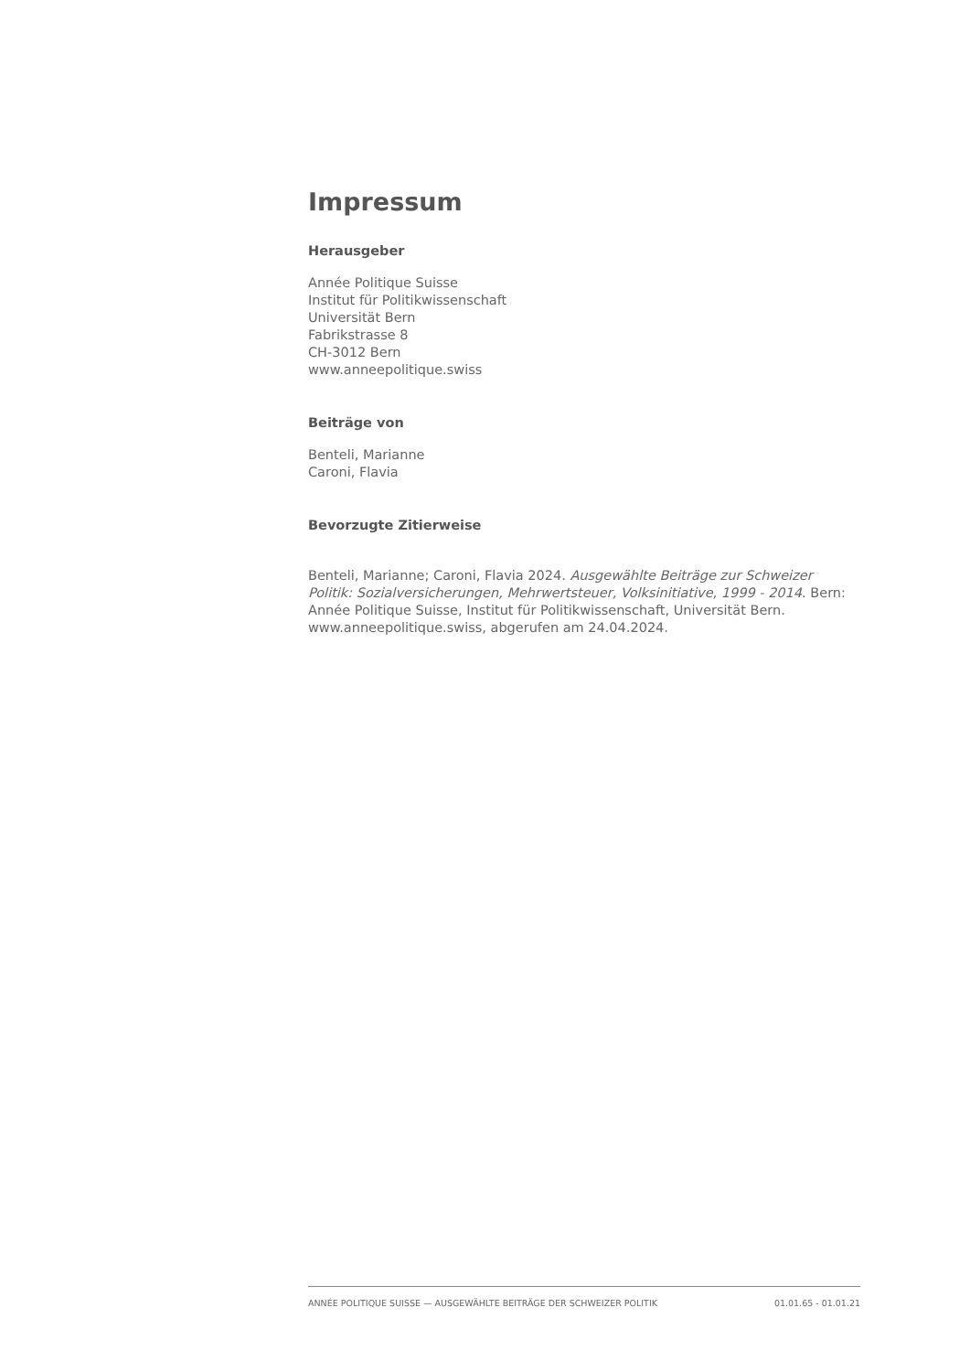Impressum
Herausgeber
Année Politique Suisse
Institut für Politikwissenschaft
Universität Bern
Fabrikstrasse 8
CH-3012 Bern
www.anneepolitique.swiss
Beiträge von
Benteli, Marianne
Caroni, Flavia
Bevorzugte Zitierweise
Benteli, Marianne; Caroni, Flavia 2024. Ausgewählte Beiträge zur Schweizer Politik: Sozialversicherungen, Mehrwertsteuer, Volksinitiative, 1999 - 2014. Bern: Année Politique Suisse, Institut für Politikwissenschaft, Universität Bern. www.anneepolitique.swiss, abgerufen am 24.04.2024.
ANNÉE POLITIQUE SUISSE — AUSGEWÄHLTE BEITRÄGE DER SCHWEIZER POLITIK 01.01.65 - 01.01.21